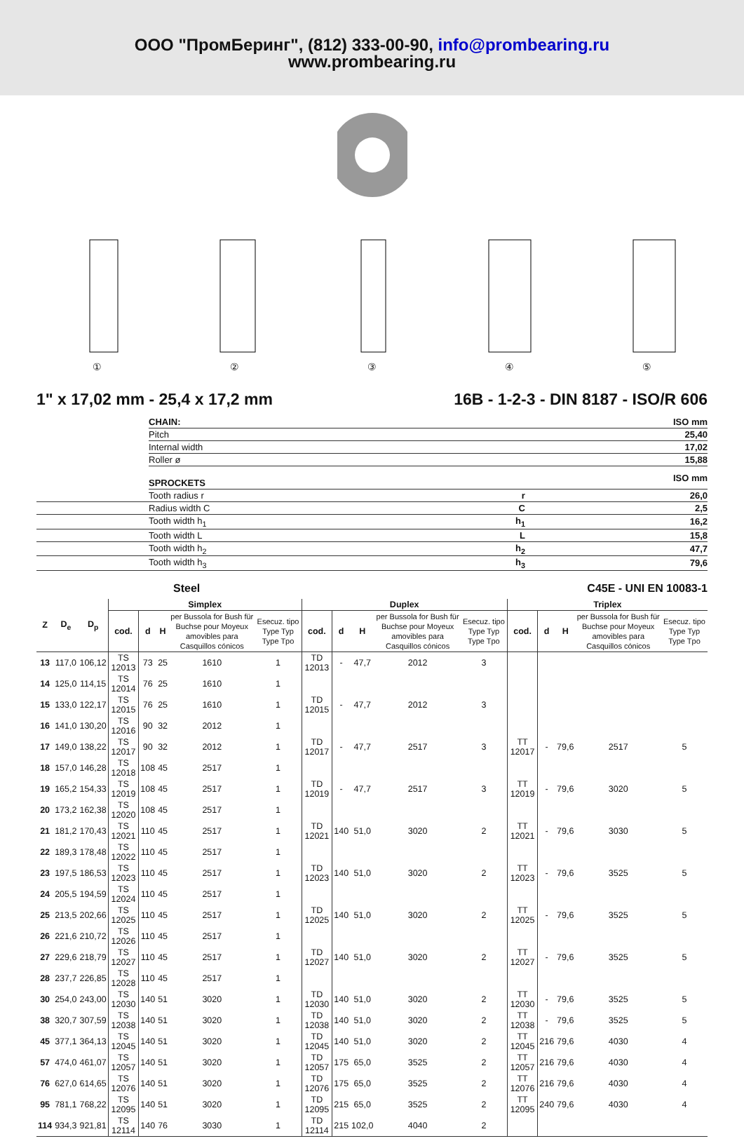ООО "ПромБеринг", (812) 333-00-90, info@prombearing.ru
www.prombearing.ru
①
②
③
④
⑤
1" x 17,02 mm - 25,4 x 17,2 mm 16B - 1-2-3 - DIN 8187 - ISO/R 606
| | CHAIN: | | ISO mm |
| | Pitch | | 25,40 |
| | Internal width | | 17,02 |
| | Roller ø | | 15,88 |
| | SPROCKETS | | ISO mm |
| | Tooth radius r | r | 26,0 |
| | Radius width C | C | 2,5 |
| | Tooth width h<sub>1</sub> | h<sub>1</sub> | 16,2 |
| | Tooth width L | L | 15,8 |
| | Tooth width h<sub>2</sub> | h<sub>2</sub> | 47,7 |
| | Tooth width h<sub>3</sub> | h<sub>3</sub> | 79,6 |
Steel C45E - UNI EN 10083-1
| Z | D<sub>e</sub> | D<sub>p</sub> | Simplex | | | | | Duplex | | | | | Triplex | | | | |
| --- | --- | --- | --- | --- | --- | --- | --- | --- | --- | --- | --- | --- | --- | --- | --- | --- | --- |
| | | | cod. | d | H | per Bussola for Bush für Buchse pour Moyeux amovibles para Casquillos cónicos | Esecuz. tipo Type Typ Type Tpo | cod. | d | H | per Bussola for Bush für Buchse pour Moyeux amovibles para Casquillos cónicos | Esecuz. tipo Type Typ Type Tpo | cod. | d | H | per Bussola for Bush für Buchse pour Moyeux amovibles para Casquillos cónicos | Esecuz. tipo Type Typ Type Tpo |
| 13 | 117,0 | 106,12 | TS 12013 | 73 | 25 | 1610 | 1 | TD 12013 | - | 47,7 | 2012 | 3 | | | | | |
| 14 | 125,0 | 114,15 | TS 12014 | 76 | 25 | 1610 | 1 | | | | | | | | | | |
| 15 | 133,0 | 122,17 | TS 12015 | 76 | 25 | 1610 | 1 | TD 12015 | - | 47,7 | 2012 | 3 | | | | | |
| 16 | 141,0 | 130,20 | TS 12016 | 90 | 32 | 2012 | 1 | | | | | | | | | | |
| 17 | 149,0 | 138,22 | TS 12017 | 90 | 32 | 2012 | 1 | TD 12017 | - | 47,7 | 2517 | 3 | TT 12017 | - | 79,6 | 2517 | 5 |
| 18 | 157,0 | 146,28 | TS 12018 | 108 | 45 | 2517 | 1 | | | | | | | | | | |
| 19 | 165,2 | 154,33 | TS 12019 | 108 | 45 | 2517 | 1 | TD 12019 | - | 47,7 | 2517 | 3 | TT 12019 | - | 79,6 | 3020 | 5 |
| 20 | 173,2 | 162,38 | TS 12020 | 108 | 45 | 2517 | 1 | | | | | | | | | | |
| 21 | 181,2 | 170,43 | TS 12021 | 110 | 45 | 2517 | 1 | TD 12021 | 140 | 51,0 | 3020 | 2 | TT 12021 | - | 79,6 | 3030 | 5 |
| 22 | 189,3 | 178,48 | TS 12022 | 110 | 45 | 2517 | 1 | | | | | | | | | | |
| 23 | 197,5 | 186,53 | TS 12023 | 110 | 45 | 2517 | 1 | TD 12023 | 140 | 51,0 | 3020 | 2 | TT 12023 | - | 79,6 | 3525 | 5 |
| 24 | 205,5 | 194,59 | TS 12024 | 110 | 45 | 2517 | 1 | | | | | | | | | | |
| 25 | 213,5 | 202,66 | TS 12025 | 110 | 45 | 2517 | 1 | TD 12025 | 140 | 51,0 | 3020 | 2 | TT 12025 | - | 79,6 | 3525 | 5 |
| 26 | 221,6 | 210,72 | TS 12026 | 110 | 45 | 2517 | 1 | | | | | | | | | | |
| 27 | 229,6 | 218,79 | TS 12027 | 110 | 45 | 2517 | 1 | TD 12027 | 140 | 51,0 | 3020 | 2 | TT 12027 | - | 79,6 | 3525 | 5 |
| 28 | 237,7 | 226,85 | TS 12028 | 110 | 45 | 2517 | 1 | | | | | | | | | | |
| 30 | 254,0 | 243,00 | TS 12030 | 140 | 51 | 3020 | 1 | TD 12030 | 140 | 51,0 | 3020 | 2 | TT 12030 | - | 79,6 | 3525 | 5 |
| 38 | 320,7 | 307,59 | TS 12038 | 140 | 51 | 3020 | 1 | TD 12038 | 140 | 51,0 | 3020 | 2 | TT 12038 | - | 79,6 | 3525 | 5 |
| 45 | 377,1 | 364,13 | TS 12045 | 140 | 51 | 3020 | 1 | TD 12045 | 140 | 51,0 | 3020 | 2 | TT 12045 | 216 | 79,6 | 4030 | 4 |
| 57 | 474,0 | 461,07 | TS 12057 | 140 | 51 | 3020 | 1 | TD 12057 | 175 | 65,0 | 3525 | 2 | TT 12057 | 216 | 79,6 | 4030 | 4 |
| 76 | 627,0 | 614,65 | TS 12076 | 140 | 51 | 3020 | 1 | TD 12076 | 175 | 65,0 | 3525 | 2 | TT 12076 | 216 | 79,6 | 4030 | 4 |
| 95 | 781,1 | 768,22 | TS 12095 | 140 | 51 | 3020 | 1 | TD 12095 | 215 | 65,0 | 3525 | 2 | TT 12095 | 240 | 79,6 | 4030 | 4 |
| 114 | 934,3 | 921,81 | TS 12114 | 140 | 76 | 3030 | 1 | TD 12114 | 215 | 102,0 | 4040 | 2 | | | | | |